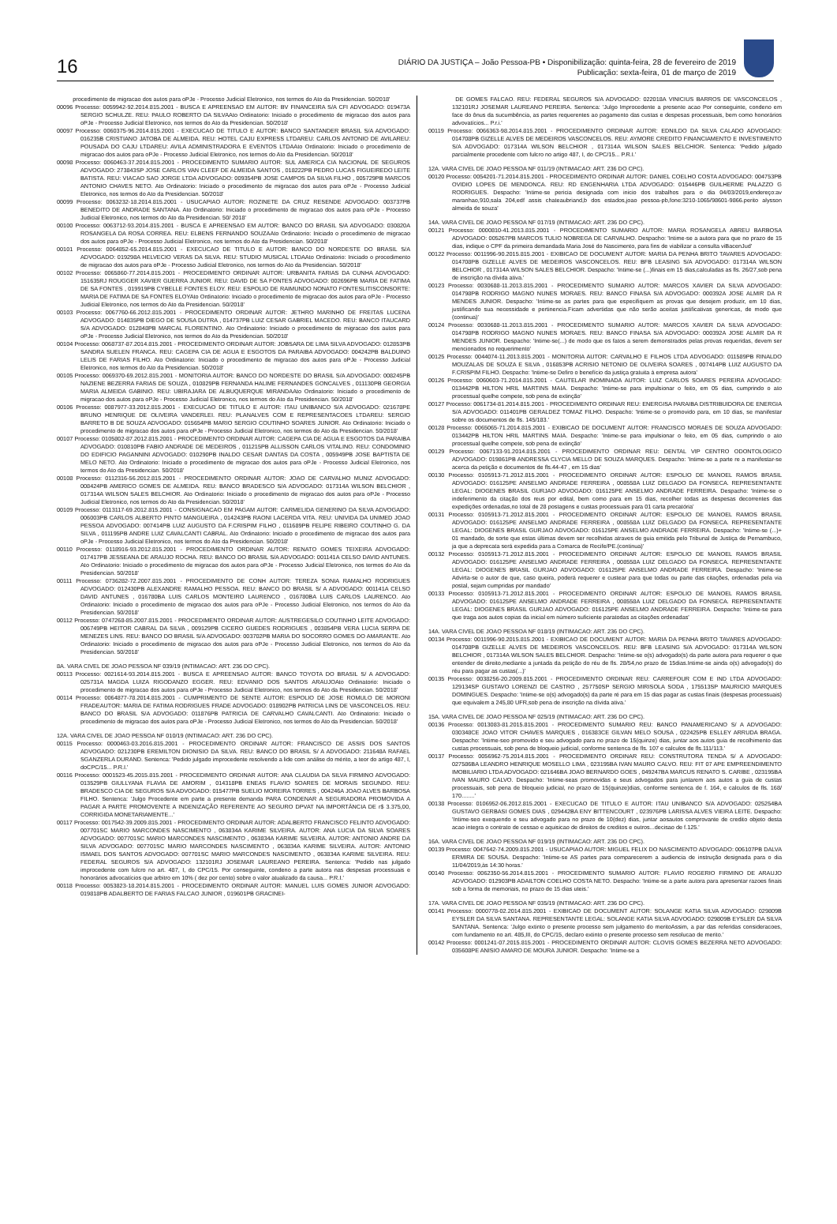16
DIÁRIO DA JUSTIÇA – João Pessoa-PB • Disponibilização: quinta-feira, 28 de fevereiro de 2019
Publicação: sexta-feira, 01 de março de 2019
procedimento de migracao dos autos para oPJe - Processo Judicial Eletronico, nos termos do Ato da Presidencian. 50/2018'
00096 Processo: 0059942-92.2014.815.2001 - BUSCA E APREENSAO EM AUTOR: BV FINANCEIRA S/A CFI ADVOGADO: 019473A SERGIO SCHULZE. REU: PAULO ROBERTO DA SILVAAto Ordinatorio: Iniciado o procedimento de migracao dos autos para oPJe - Processo Judicial Eletronico, nos termos do Ato da Presidencian. 50/2018'
00097 Processo: 0060375-96.2014.815.2001 - EXECUCAO DE TITULO E AUTOR: BANCO SANTANDER BRASIL S/A ADVOGADO: 016235B CRISTIANO JATOBA DE ALMEIDA. REU: HOTEL CAJU EXPRESS LTDAREU: CARLOS ANTONIO DE AVILAREU: POUSADA DO CAJU LTDAREU: AVILA ADMINISTRADORA E EVENTOS LTDAAto Ordinatorio: Iniciado o procedimento de migracao dos autos para oPJe - Processo Judicial Eletronico, nos termos do Ato da Presidencian. 50/2018'
00098 Processo: 0060463-37.2014.815.2001 - PROCEDIMENTO SUMARIO AUTOR: SUL AMERICA CIA NACIONAL DE SEGUROS ADVOGADO: 273843SP JOSE CARLOS VAN CLEEF DE ALMEIDA SANTOS , 018222PB PEDRO LUCAS FIGUEIREDO LEITE BATISTA. REU: VIACAO SAO JORGE LTDA ADVOGADO: 009354PB JOSE CAMPOS DA SILVA FILHO , 005729PB MARCOS ANTONIO CHAVES NETO. Ato Ordinatorio: Iniciado o procedimento de migracao dos autos para oPJe - Processo Judicial Eletronico, nos termos do Ato da Presidencian. 50/2018'
00099 Processo: 0063232-18.2014.815.2001 - USUCAPIAO AUTOR: ROZINETE DA CRUZ RESENDE ADVOGADO: 003737PB BENEDITO DE ANDRADE SANTANA. Ato Ordinatorio: Iniciado o procedimento de migracao dos autos para oPJe - Processo Judicial Eletronico, nos termos do Ato da Presidencian. 50/ 2018'
00100 Processo: 0063712-93.2014.815.2001 - BUSCA E APREENSAO EM AUTOR: BANCO DO BRASIL S/A ADVOGADO: 030820A ROSANGELA DA ROSA CORREA. REU: ELBENS FERNANDO SOUZAAto Ordinatorio: Iniciado o procedimento de migracao dos autos para oPJe - Processo Judicial Eletronico, nos termos do Ato da Presidencian. 50/2018'
00101 Processo: 0064852-65.2014.815.2001 - EXECUCAO DE TITULO E AUTOR: BANCO DO NORDESTE DO BRASIL S/A ADVOGADO: 019298A HELVECIO VERAS DA SILVA. REU: STUDIO MUSICAL LTDAAto Ordinatorio: Iniciado o procedimento de migracao dos autos para oPJe - Processo Judicial Eletronico, nos termos do Ato da Presidencian. 50/2018'
00102 Processo: 0065860-77.2014.815.2001 - PROCEDIMENTO ORDINAR AUTOR: URBANITA FARIAS DA CUNHA ADVOGADO: 151635RJ ROUGGER XAVIER GUERRA JUNIOR. REU: DAVID DE SA FONTES ADVOGADO: 002696PB MARIA DE FATIMA DE SA FONTES , 019919PB CYBELLE FONTES ELOY. REU: ESPOLIO DE RAIMUNDO NONATO FONTESLITISCONSORTE: MARIA DE FATIMA DE SA FONTES ELOYAto Ordinatorio: Iniciado o procedimento de migracao dos autos para oPJe - Processo Judicial Eletronico, nos termos do Ato da Presidencian. 50/2018'
00103 Processo: 0067760-66.2012.815.2001 - PROCEDIMENTO ORDINAR AUTOR: JETHRO MARINHO DE FREITAS LUCENA ADVOGADO: 014835PB DIEGO DE SOUSA DUTRA , 014737PB LUIZ CESAR GABRIEL MACEDO. REU: BANCO ITAUCARD S/A ADVOGADO: 012848PB MARCAL FLORENTINO. Ato Ordinatorio: Iniciado o procedimento de migracao dos autos para oPJe - Processo Judicial Eletronico, nos termos do Ato da Presidencian. 50/2018'
00104 Processo: 0068737-87.2014.815.2001 - PROCEDIMENTO ORDINAR AUTOR: JOBSARA DE LIMA SILVA ADVOGADO: 012853PB SANDRA SUELEN FRANCA. REU: CAGEPA CIA DE AGUA E ESGOTOS DA PARAIBA ADVOGADO: 004242PB BALDUINO LELIS DE FARIAS FILHO. Ato Ordinatorio: Iniciado o procedimento de migracao dos autos para oPJe - Processo Judicial Eletronico, nos termos do Ato da Presidencian. 50/2018'
00105 Processo: 0069370-69.2012.815.2001 - MONITORIA AUTOR: BANCO DO NORDESTE DO BRASIL S/A ADVOGADO: 008245PB NAZIENE BEZERRA FARIAS DE SOUZA , 010829PB FERNANDA HALIME FERNANDES GONCALVES , 011130PB GEORGIA MARIA ALMEIDA GABINIO. REU: UBIRAJARA DE ALBUQUERQUE MIRANDAAto Ordinatorio: Iniciado o procedimento de migracao dos autos para oPJe - Processo Judicial Eletronico, nos termos do Ato da Presidencian. 50/2018'
00106 Processo: 0087977-33.2012.815.2001 - EXECUCAO DE TITULO E AUTOR: ITAU UNIBANCO S/A ADVOGADO: 021678PE BRUNO HENRIQUE DE OLIVEIRA VANDERLEI. REU: PLANALVES COM E REPRESENTACOES LTDAREU: SERGIO BARRETO B DE SOUZA ADVOGADO: 015654PB MARIO SERGIO COUTINHO SOARES JUNIOR. Ato Ordinatorio: Iniciado o procedimento de migracao dos autos para oPJe - Processo Judicial Eletronico, nos termos do Ato da Presidencian. 50/2018'
00107 Processo: 0105802-87.2012.815.2001 - PROCEDIMENTO ORDINAR AUTOR: CAGEPA CIA DE AGUA E ESGOTOS DA PARAIBA ADVOGADO: 010810PB FABIO ANDRADE DE MEDEIROS , 011215PB ALLISSON CARLOS VITALINO. REU: CONDOMINIO DO EDIFICIO PAGANNINI ADVOGADO: 010290PB INALDO CESAR DANTAS DA COSTA , 005949PB JOSE BAPTISTA DE MELO NETO. Ato Ordinatorio: Iniciado o procedimento de migracao dos autos para oPJe - Processo Judicial Eletronico, nos termos do Ato da Presidencian. 50/2018'
00108 Processo: 0112316-56.2012.815.2001 - PROCEDIMENTO ORDINAR AUTOR: JOAO DE CARVALHO MUNIZ ADVOGADO: 008424PB AMERICO GOMES DE ALMEIDA. REU: BANCO BRADESCO S/A ADVOGADO: 017314A WILSON BELCHIOR , 017314A WILSON SALES BELCHIOR. Ato Ordinatorio: Iniciado o procedimento de migracao dos autos para oPJe - Processo Judicial Eletronico, nos termos do Ato da Presidencian. 50/2018'
00109 Processo: 0113117-69.2012.815.2001 - CONSIGNACAO EM PAGAM AUTOR: CARMELIDA GENERINO DA SILVA ADVOGADO: 006003PB CARLOS ALBERTO PINTO MANGUEIRA , 014243PB RAONI LACERDA VITA. REU: UNIVIDA DA UNIMED JOAO PESSOA ADVOGADO: 007414PB LUIZ AUGUSTO DA F.CRISPIM FILHO , 011689PB FELIPE RIBEIRO COUTINHO G. DA SILVA , 011195PB ANDRE LUIZ CAVALCANTI CABRAL. Ato Ordinatorio: Iniciado o procedimento de migracao dos autos para oPJe - Processo Judicial Eletronico, nos termos do Ato da Presidencian. 50/2018'
00110 Processo: 0118916-93.2012.815.2001 - PROCEDIMENTO ORDINAR AUTOR: RENATO GOMES TEIXEIRA ADVOGADO: 017417PB JESSEANA DE ARAUJO ROCHA. REU: BANCO DO BRASIL S/A ADVOGADO: 001141A CELSO DAVID ANTUNES. Ato Ordinatorio: Iniciado o procedimento de migracao dos autos para oPJe - Processo Judicial Eletronico, nos termos do Ato da Presidencian. 50/2018'
00111 Processo: 0736282-72.2007.815.2001 - PROCEDIMENTO DE CONH AUTOR: TEREZA SONIA RAMALHO RODRIGUES ADVOGADO: 012430PB ALEXANDRE RAMALHO PESSOA. REU: BANCO DO BRASIL S/ A ADVOGADO: 001141A CELSO DAVID ANTUNES , 016780BA LUIS CARLOS MONTEIRO LAURENCO , 016780BA LUIS CARLOS LAURENCO. Ato Ordinatorio: Iniciado o procedimento de migracao dos autos para oPJe - Processo Judicial Eletronico, nos termos do Ato da Presidencian. 50/2018'
00112 Processo: 0747268-85.2007.815.2001 - PROCEDIMENTO ORDINAR AUTOR: AUSTREGESILO COUTINHO LEITE ADVOGADO: 006749PB HEITOR CABRAL DA SILVA , 009129PB CICERO GUEDES RODRIGUES , 003854PB VERA LUCIA SERPA DE MENEZES LINS. REU: BANCO DO BRASIL S/A ADVOGADO: 003702PB MARIA DO SOCORRO GOMES DO AMARANTE. Ato Ordinatorio: Iniciado o procedimento de migracao dos autos para oPJe - Processo Judicial Eletronico, nos termos do Ato da Presidencian. 50/2018'
8A. VARA CIVEL DE JOAO PESSOA NF 039/19 (INTIMACAO: ART. 236 DO CPC).
00113 Processo: 0021614-93.2014.815.2001 - BUSCA E APREENSAO AUTOR: BANCO TOYOTA DO BRASIL S/ A ADVOGADO: 025731A MAGDA LUIZA RIGODANZO EGGER. REU: EDVANIO DOS SANTOS ARAUJOAto Ordinatorio: Iniciado o procedimento de migracao dos autos para oPJe - Processo Judicial Eletronico, nos termos do Ato da Presidencian. 50/2018'
00114 Processo: 0064877-78.2014.815.2001 - CUMPRIMENTO DE SENTE AUTOR: ESPOLIO DE JOSE ROMULO DE MORONI FRADEAUTOR: MARIA DE FATIMA RODRIGUES FRADE ADVOGADO: 018902PB PATRICIA LINS DE VASCONCELOS. REU: BANCO DO BRASIL S/A ADVOGADO: 011876PB PATRICIA DE CARVALHO CAVALCANTI. Ato Ordinatorio: Iniciado o procedimento de migracao dos autos para oPJe - Processo Judicial Eletronico, nos termos do Ato da Presidencian. 50/2018'
12A. VARA CIVEL DE JOAO PESSOA NF 010/19 (INTIMACAO: ART. 236 DO CPC).
00115 Processo: 0000463-03.2016.815.2001 - PROCEDIMENTO ORDINAR AUTOR: FRANCISCO DE ASSIS DOS SANTOS ADVOGADO: 021230PB EREMILTON DIONISIO DA SILVA. REU: BANCO DO BRASIL S/ A ADVOGADO: 211648A RAFAEL SGANZERLA DURAND. Sentenca: 'Pedido julgado improcedente resolvendo a lide com análise do mérito, a teor do artigo 487, I, doCPC/15... P.R.I.'
00116 Processo: 0001523-45.2015.815.2001 - PROCEDIMENTO ORDINAR AUTOR: ANA CLAUDIA DA SILVA FIRMINO ADVOGADO: 013529PB GIULLYANA FLAVIA DE AMORIM , 014318PB ENEAS FLAVIO SOARES DE MORAIS SEGUNDO. REU: BRADESCO CIA DE SEGUROS S/A ADVOGADO: 015477PB SUELIO MOREIRA TORRES , 004246A JOAO ALVES BARBOSA FILHO. Sentenca: 'Julgo Procedente em parte a presente demanda PARA CONDENAR A SEGURADORA PROMOVIDA A PAGAR A PARTE PROMOVENTE A INDENIZAÇÃO REFERENTE AO SEGURO DPVAT NA IMPORTÂNCIA DE r$ 3.375,00, CORRIGIDA MONETARIAMENTE...'
00117 Processo: 0017542-39.2009.815.2001 - PROCEDIMENTO ORDINAR AUTOR: ADALBERTO FRANCISCO FELINTO ADVOGADO: 007701SC MARIO MARCONDES NASCIMENTO , 063834A KARIME SILVEIRA. AUTOR: ANA LUCIA DA SILVA SOARES ADVOGADO: 007701SC MARIO MARCONDES NASCIMENTO , 063834A KARIME SILVEIRA. AUTOR: ANTONIO ANDRE DA SILVA ADVOGADO: 007701SC MARIO MARCONDES NASCIMENTO , 063834A KARIME SILVEIRA. AUTOR: ANTONIO ISMAEL DOS SANTOS ADVOGADO: 007701SC MARIO MARCONDES NASCIMENTO , 063834A KARIME SILVEIRA. REU: FEDERAL SEGUROS S/A ADVOGADO: 132101RJ JOSEMAR LAUREANO PEREIRA. Sentenca: 'Pedido nas julgado improcedente com fulcro no art. 487, I, do CPC/15. Por conseguinte, condeno a parte autora nas despesas processuais e honorários advocatícios que arbitro em 10% ( dez por cento) sobre o valor atualizado da causa... P.R.I.'
00118 Processo: 0053823-18.2014.815.2001 - PROCEDIMENTO ORDINAR AUTOR: MANUEL LUIS GOMES JUNIOR ADVOGADO: 019818PB ADALBERTO DE FARIAS FALCAO JUNIOR , 019601PB GRACINEI-
DE GOMES FALCAO. REU: FEDERAL SEGUROS S/A ADVOGADO: 022018A VINICIUS BARROS DE VASCONCELOS , 132101RJ JOSEMAR LAUREANO PEREIRA. Sentenca: 'Julgo Improcedente a presente acao Por conseguinte, condeno em face do ônus da sucumbência, as partes requerentes ao pagamento das custas e despesas processuais, bem como honorários advovatícios... P.r.i.'
00119 Processo: 0066363-98.2014.815.2001 - PROCEDIMENTO ORDINAR AUTOR: EDNILDO DA SILVA CALADO ADVOGADO: 014708PB GIZELLE ALVES DE MEDEIROS VASCONCELOS. REU: AYMORE CREDITO FINANCIAMENTO E INVESTIMENTO S/A ADVOGADO: 017314A WILSON BELCHIOR , 017314A WILSON SALES BELCHIOR. Sentenca: 'Pedido julgado parcialmente procedente com fulcro no artigo 487, I, do CPC/15... P.R.I.'
12A. VARA CIVEL DE JOAO PESSOA NF 011/19 (INTIMACAO: ART. 236 DO CPC).
00120 Processo: 0054201-71.2014.815.2001 - PROCEDIMENTO ORDINAR AUTOR: DANIEL COELHO COSTA ADVOGADO: 004753PB OVIDIO LOPES DE MENDONCA. REU: RD ENGENHARIA LTDA ADVOGADO: 015446PB GUILHERME PALAZZO G RODRIGUES. Despacho: 'Intime-se pericia designada com inicio dos trabalhos para o dia 04/03/2019,endereço:av maranhao,910,sala 204,edf assis chateaubriand,b dos estados,joao pessoa-pb,fone:3210-1065/98601-9866.perito alysson almeida de souza'
14A. VARA CIVEL DE JOAO PESSOA NF 017/19 (INTIMACAO: ART. 236 DO CPC).
00121 Processo: 0000810-41.2013.815.2001 - PROCEDIMENTO SUMARIO AUTOR: MARIA ROSANGELA ABREU BARBOSA ADVOGADO: 005267PB MARCOS TULIO NOBREGA DE CARVALHO. Despacho: 'Intime-se a autora para que no prazo de 15 dias, indique o CPF da primeira demandada Maria José do Nascimento, para fins de viabilizar a consulta viBacenJud'
00122 Processo: 0011996-90.2015.815.2001 - EXIBICAO DE DOCUMENT AUTOR: MARIA DA PENHA BRITO TAVARES ADVOGADO: 014708PB GIZELLE ALVES DE MEDEIROS VASCONCELOS. REU: BFB LEASING S/A ADVOGADO: 017314A WILSON BELCHIOR , 017314A WILSON SALES BELCHIOR. Despacho: 'Intime-se (...)finais em 15 dias,calculadas as fls. 26/27,sob pena de inscrição na dívida ativa.'
00123 Processo: 0030688-11.2013.815.2001 - PROCEDIMENTO SUMARIO AUTOR: MARCOS XAVIER DA SILVA ADVOGADO: 014798PB RODRIGO MAGNO NUNES MORAES. REU: BANCO FINASA S/A ADVOGADO: 000392A JOSE ALMIR DA R MENDES JUNIOR. Despacho: 'Intime-se as partes para que especifiquem as provas que desejem produzir, em 10 dias, justificando sua necessidade e pertinencia.Ficam advertidas que não serão aceitas justificativas genericas, de modo que (continua)'
00124 Processo: 0030688-11.2013.815.2001 - PROCEDIMENTO SUMARIO AUTOR: MARCOS XAVIER DA SILVA ADVOGADO: 014798PB RODRIGO MAGNO NUNES MORAES. REU: BANCO FINASA S/A ADVOGADO: 000392A JOSE ALMIR DA R MENDES JUNIOR. Despacho: 'Intime-se(...) de modo que os fatos a serem demonstrados pelas provas requeridas, devem ser mencionados no requerimento'
00125 Processo: 0044074-11.2013.815.2001 - MONITORIA AUTOR: CARVALHO E FILHOS LTDA ADVOGADO: 011589PB RINALDO MOUZALAS DE SOUZA E SILVA , 016853PB ACRISIO NETONIO DE OLIVEIRA SOARES , 007414PB LUIZ AUGUSTO DA F.CRISPIM FILHO. Despacho: 'Intime-se Defiro o benefício da justiça gratuita à empresa autora'
00126 Processo: 0060603-71.2014.815.2001 - CAUTELAR INOMINADA AUTOR: LUIZ CARLOS SOARES PEREIRA ADVOGADO: 013442PB HILTON HRIL MARTINS MAIA. Despacho: 'Intime-se para impulsionar o feito, em 05 dias, cumprindo o ato processual quelhe compete, sob pena de extinção'
00127 Processo: 0061734-81.2014.815.2001 - PROCEDIMENTO ORDINAR REU: ENERGISA PARAIBA DISTRIBUIDORA DE ENERGIA S/A ADVOGADO: 011401PB GERALDEZ TOMAZ FILHO. Despacho: 'Intime-se o promovido para, em 10 dias, se manifestar sobre os documentos de fls. 145/183.'
00128 Processo: 0065065-71.2014.815.2001 - EXIBICAO DE DOCUMENT AUTOR: FRANCISCO MORAES DE SOUZA ADVOGADO: 013442PB HILTON HRIL MARTINS MAIA. Despacho: 'Intime-se para impulsionar o feito, em 05 dias, cumprindo o ato processual quelhe compete, sob pena de extinção'
00129 Processo: 0067133-91.2014.815.2001 - PROCEDIMENTO ORDINAR REU: DENTAL VIP CENTRO ODONTOLOGICO ADVOGADO: 019861PB ANDRESSA CLYCIA MELLO DE SOUZA MARQUES. Despacho: 'Intime-se a parte re a manifestar-se acerca da petição e documentos de fls.44-47 , em 15 dias'
00130 Processo: 0105913-71.2012.815.2001 - PROCEDIMENTO ORDINAR AUTOR: ESPOLIO DE MANOEL RAMOS BRASIL ADVOGADO: 016125PE ANSELMO ANDRADE FERREIRA , 008558A LUIZ DELGADO DA FONSECA. REPRESENTANTE LEGAL: DIOGENES BRASIL GURJAO ADVOGADO: 016125PE ANSELMO ANDRADE FERREIRA. Despacho: 'Intime-se o indeferimento da citação dos reus por edital, bem como para em 15 dias, recolher todas as despesas decorrentes das expedições ordenadas,no total de 28 postagens e custas processuais para 01 carta precatória'
00131 Processo: 0105913-71.2012.815.2001 - PROCEDIMENTO ORDINAR AUTOR: ESPOLIO DE MANOEL RAMOS BRASIL ADVOGADO: 016125PE ANSELMO ANDRADE FERREIRA , 008558A LUIZ DELGADO DA FONSECA. REPRESENTANTE LEGAL: DIOGENES BRASIL GURJAO ADVOGADO: 016125PE ANSELMO ANDRADE FERREIRA. Despacho: 'Intime-se (...)+ 01 mandado, de sorte que estas últimas devem ser recolhidas atraves de guia emitida pelo Tribunal de Justiça de Pernambuco, ja que a deprecata será expedida para a Comarca de Recife/PE.(continua)'
00132 Processo: 0105913-71.2012.815.2001 - PROCEDIMENTO ORDINAR AUTOR: ESPOLIO DE MANOEL RAMOS BRASIL ADVOGADO: 016125PE ANSELMO ANDRADE FERREIRA , 008558A LUIZ DELGADO DA FONSECA. REPRESENTANTE LEGAL: DIOGENES BRASIL GURJAO ADVOGADO: 016125PE ANSELMO ANDRADE FERREIRA. Despacho: 'Intime-se Advirta-se o autor de que, caso queira, poderá requerer e custear para que todas ou parte das citações, ordenadas pela via postal, sejam cumpridas por mandado'
00133 Processo: 0105913-71.2012.815.2001 - PROCEDIMENTO ORDINAR AUTOR: ESPOLIO DE MANOEL RAMOS BRASIL ADVOGADO: 016125PE ANSELMO ANDRADE FERREIRA , 008558A LUIZ DELGADO DA FONSECA. REPRESENTANTE LEGAL: DIOGENES BRASIL GURJAO ADVOGADO: 016125PE ANSELMO ANDRADE FERREIRA. Despacho: 'Intime-se para que traga aos autos copias da inicial em número suficiente paratodas as citações ordenadas'
14A. VARA CIVEL DE JOAO PESSOA NF 018/19 (INTIMACAO: ART. 236 DO CPC).
00134 Processo: 0011996-90.2015.815.2001 - EXIBICAO DE DOCUMENT AUTOR: MARIA DA PENHA BRITO TAVARES ADVOGADO: 014708PB GIZELLE ALVES DE MEDEIROS VASCONCELOS. REU: BFB LEASING S/A ADVOGADO: 017314A WILSON BELCHIOR , 017314A WILSON SALES BELCHIOR. Despacho: 'Intime-se o(s) advogado(s) da parte autora para requerer o que entender de direito,mediante a juntada da petição do réu de fls. 28/54,no prazo de 15dias.Intime-se ainda o(s) advogado(s) do réu para pagar as custas(...)'
00135 Processo: 0038256-20.2009.815.2001 - PROCEDIMENTO ORDINAR REU: CARREFOUR COM E IND LTDA ADVOGADO: 129134SP GUSTAVO LORENZI DE CASTRO , 257750SP SERGIO MIRISOLA SODA , 175513SP MAURICIO MARQUES DOMINGUES. Despacho: 'Intime-se o(s) advogado(s) da parte ré para em 15 dias pagar as custas finais (despesas processuais) que equivalem a 245,80 UFR,sob pena de inscrição na dívida ativa.'
15A. VARA CIVEL DE JOAO PESSOA NF 025/19 (INTIMACAO: ART. 236 DO CPC).
00136 Processo: 0013083-81.2015.815.2001 - PROCEDIMENTO SUMARIO REU: BANCO PANAMERICANO S/ A ADVOGADO: 030348CE JOAO VITOR CHAVES MARQUES , 016383CE GILVAN MELO SOUSA , 022425PB ESLLEY ARRUDA BRAGA. Despacho: 'Intime-seo promovido e seu advogado para no prazo de 15(quinze) dias, juntar aos autos guia de recolhimento das custas processuais, sob pena de bloqueio judicial, conforme sentenca de fls. 107 e calculos de fls.111/113.'
00137 Processo: 0056962-75.2014.815.2001 - PROCEDIMENTO ORDINAR REU: CONSTRUTORA TENDA S/ A ADVOGADO: 027586BA LEANDRO HENRIQUE MOSELLO LIMA , 023195BA IVAN MAURO CALVO. REU: FIT 07 APE EMPREENDIMENTO IMOBILIARIO LTDA ADVOGADO: 021646BA JOAO BERNARDO GOES , 049247BA MARCUS RENATO S. CARIBE , 023195BA IVAN MAURO CALVO. Despacho: 'Intime-seas promovidas e seus advogados para juntarem aos autos a guia de custas processuais, sob pena de bloqueio judicial, no prazo de 15(quinze)dias, conforme sentenca de f. 164, e calculos de fls. 168/ 170........'
00138 Processo: 0106952-06.2012.815.2001 - EXECUCAO DE TITULO E AUTOR: ITAU UNIBANCO S/A ADVOGADO: 025254BA GUSTAVO GERBASI GOMES DIAS , 029442BA ENY BITTENCOURT , 023976PB LARISSA ALVES VIEIRA LEITE. Despacho: 'Intime-seo exequendo e seu advogado para no prazo de 10(dez) dias, juntar aosautos comprovante de credito objeto desta acao integra o contrato de cessao e aquisicao de direitos de creditos e outros...decisao de f.125.'
16A. VARA CIVEL DE JOAO PESSOA NF 019/19 (INTIMACAO: ART. 236 DO CPC).
00139 Processo: 0047642-74.2009.815.2001 - USUCAPIAO AUTOR: MIGUEL FELIX DO NASCIMENTO ADVOGADO: 006107PB DALVA ERMIRA DE SOUSA. Despacho: 'Intime-se AS partes para comparecerem a audiencia de instrução designada para o dia 11/04/2019,às 14:30 horas.'
00140 Processo: 0062350-56.2014.815.2001 - PROCEDIMENTO SUMARIO AUTOR: FLAVIO ROGERIO FIRMINO DE ARAUJO ADVOGADO: 012903PB ADAILTON COELHO COSTA NETO. Despacho: 'Intime-se a parte autora para apresentar razoes finais sob a forma de memoriais, no prazo de 15 dias uteis.'
17A. VARA CIVEL DE JOAO PESSOA NF 035/19 (INTIMACAO: ART. 236 DO CPC).
00141 Processo: 0000778-02.2014.815.2001 - EXIBICAO DE DOCUMENT AUTOR: SOLANGE KATIA SILVA ADVOGADO: 029809B EYSLER DA SILVA SANTANA. REPRESENTANTE LEGAL: SOLANGE KATIA SILVA ADVOGADO: 029809B EYSLER DA SILVA SANTANA. Sentenca: 'Julgo extinto o presente processo sem julgamento do meritoAssim, a par das referidas consideracoes, com fundamento no art. 485,III, do CPC/15, declaro extinto o presente processo sem resolucao de merito.'
00142 Processo: 0001241-07.2015.815.2001 - PROCEDIMENTO ORDINAR AUTOR: CLOVIS GOMES BEZERRA NETO ADVOGADO: 035608PE ANISIO AMARO DE MOURA JUNIOR. Despacho: 'Intime-se a